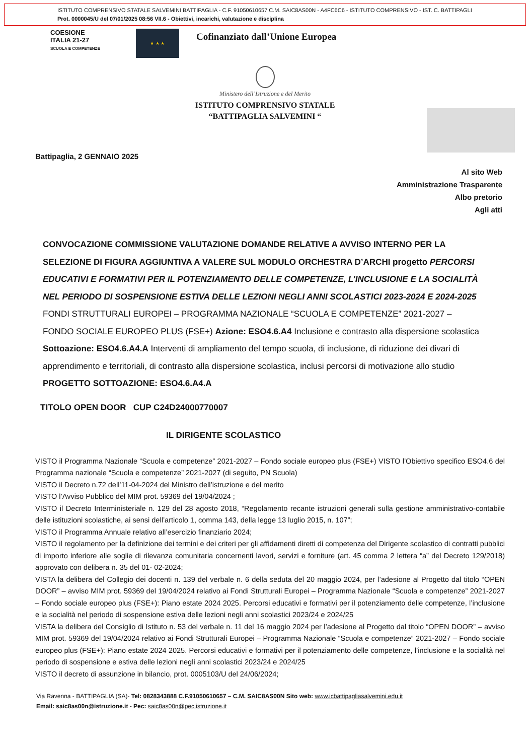ISTITUTO COMPRENSIVO STATALE SALVEMINI BATTIPAGLIA - C.F. 91050610657 C.M. SAIC8AS00N - A4FC6C6 - ISTITUTO COMPRENSIVO - IST. C. BATTIPAGLI
Prot. 0000045/U del 07/01/2025 08:56 VII.6 - Obiettivi, incarichi, valutazione e disciplina
COESIONE
ITALIA 21-27
SCUOLA E COMPETENZE
★ ★ ★
Cofinanziato dall’Unione Europea
Ministero dell’Istruzione e del Merito
ISTITUTO COMPRENSIVO STATALE
“BATTIPAGLIA SALVEMINI “
Battipaglia, 2 GENNAIO 2025
Al sito Web
Amministrazione Trasparente
Albo pretorio
Agli atti
CONVOCAZIONE COMMISSIONE VALUTAZIONE DOMANDE RELATIVE A AVVISO INTERNO PER LA SELEZIONE DI FIGURA AGGIUNTIVA A VALERE SUL MODULO ORCHESTRA D’ARCHI progetto PERCORSI EDUCATIVI E FORMATIVI PER IL POTENZIAMENTO DELLE COMPETENZE, L’INCLUSIONE E LA SOCIALITÀ NEL PERIODO DI SOSPENSIONE ESTIVA DELLE LEZIONI NEGLI ANNI SCOLASTICI 2023-2024 E 2024-2025 FONDI STRUTTURALI EUROPEI – PROGRAMMA NAZIONALE “SCUOLA E COMPETENZE” 2021-2027 – FONDO SOCIALE EUROPEO PLUS (FSE+) Azione: ESO4.6.A4 Inclusione e contrasto alla dispersione scolastica Sottoazione: ESO4.6.A4.A Interventi di ampliamento del tempo scuola, di inclusione, di riduzione dei divari di apprendimento e territoriali, di contrasto alla dispersione scolastica, inclusi percorsi di motivazione allo studio PROGETTO SOTTOAZIONE: ESO4.6.A4.A
TITOLO OPEN DOOR CUP C24D24000770007
IL DIRIGENTE SCOLASTICO
VISTO il Programma Nazionale “Scuola e competenze” 2021-2027 – Fondo sociale europeo plus (FSE+) VISTO l’Obiettivo specifico ESO4.6 del Programma nazionale “Scuola e competenze” 2021-2027 (di seguito, PN Scuola)
VISTO il Decreto n.72 dell’11-04-2024 del Ministro dell’istruzione e del merito
VISTO l’Avviso Pubblico del MIM prot. 59369 del 19/04/2024 ;
VISTO il Decreto Interministeriale n. 129 del 28 agosto 2018, “Regolamento recante istruzioni generali sulla gestione amministrativo-contabile delle istituzioni scolastiche, ai sensi dell’articolo 1, comma 143, della legge 13 luglio 2015, n. 107”;
VISTO il Programma Annuale relativo all’esercizio finanziario 2024;
VISTO il regolamento per la definizione dei termini e dei criteri per gli affidamenti diretti di competenza del Dirigente scolastico di contratti pubblici di importo inferiore alle soglie di rilevanza comunitaria concernenti lavori, servizi e forniture (art. 45 comma 2 lettera “a” del Decreto 129/2018) approvato con delibera n. 35 del 01- 02-2024;
VISTA la delibera del Collegio dei docenti n. 139 del verbale n. 6 della seduta del 20 maggio 2024, per l’adesione al Progetto dal titolo “OPEN DOOR” – avviso MIM prot. 59369 del 19/04/2024 relativo ai Fondi Strutturali Europei – Programma Nazionale “Scuola e competenze” 2021-2027 – Fondo sociale europeo plus (FSE+): Piano estate 2024 2025. Percorsi educativi e formativi per il potenziamento delle competenze, l’inclusione e la socialità nel periodo di sospensione estiva delle lezioni negli anni scolastici 2023/24 e 2024/25
VISTA la delibera del Consiglio di Istituto n. 53 del verbale n. 11 del 16 maggio 2024 per l’adesione al Progetto dal titolo “OPEN DOOR” – avviso MIM prot. 59369 del 19/04/2024 relativo ai Fondi Strutturali Europei – Programma Nazionale “Scuola e competenze” 2021-2027 – Fondo sociale europeo plus (FSE+): Piano estate 2024 2025. Percorsi educativi e formativi per il potenziamento delle competenze, l’inclusione e la socialità nel periodo di sospensione e estiva delle lezioni negli anni scolastici 2023/24 e 2024/25
VISTO il decreto di assunzione in bilancio, prot. 0005103/U del 24/06/2024;
Via Ravenna - BATTIPAGLIA (SA)- Tel: 0828343888 C.F.91050610657 – C.M. SAIC8AS00N Sito web: www.icbattipagliasalvemini.edu.it
Email: saic8as00n@istruzione.it - Pec: saic8as00n@pec.istruzione.it